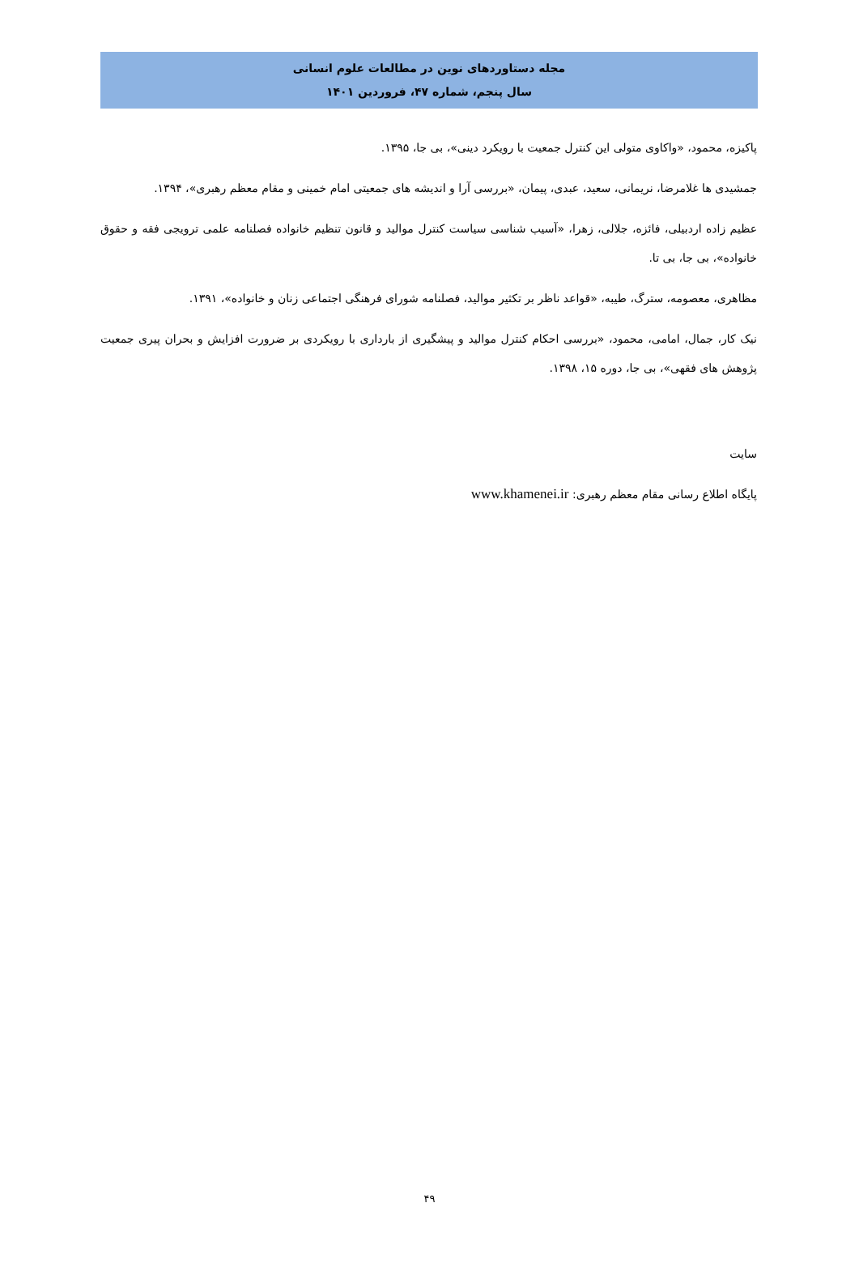مجله دستاوردهای نوین در مطالعات علوم انسانی
سال پنجم، شماره ۴۷، فروردین ۱۴۰۱
پاکیزه، محمود، «واکاوی متولی این کنترل جمعیت با رویکرد دینی»، بی جا، ۱۳۹۵.
جمشیدی ها غلامرضا، نریمانی، سعید، عبدی، پیمان، «بررسی آرا و اندیشه های جمعیتی امام خمینی و مقام معظم رهبری»، ۱۳۹۴.
عظیم زاده اردبیلی، فائزه، جلالی، زهرا، «آسیب شناسی سیاست کنترل موالید و قانون تنظیم خانواده فصلنامه علمی ترویجی فقه و حقوق خانواده»، بی جا، بی تا.
مظاهری، معصومه، سترگ، طیبه، «قواعد ناظر بر تکثیر موالید، فصلنامه شورای فرهنگی اجتماعی زنان و خانواده»، ۱۳۹۱.
نیک کار، جمال، امامی، محمود، «بررسی احکام کنترل موالید و پیشگیری از بارداری با رویکردی بر ضرورت افزایش و بحران پیری جمعیت پژوهش های فقهی»، بی جا، دوره ۱۵، ۱۳۹۸.
سایت
پایگاه اطلاع رسانی مقام معظم رهبری: www.khamenei.ir
۴۹